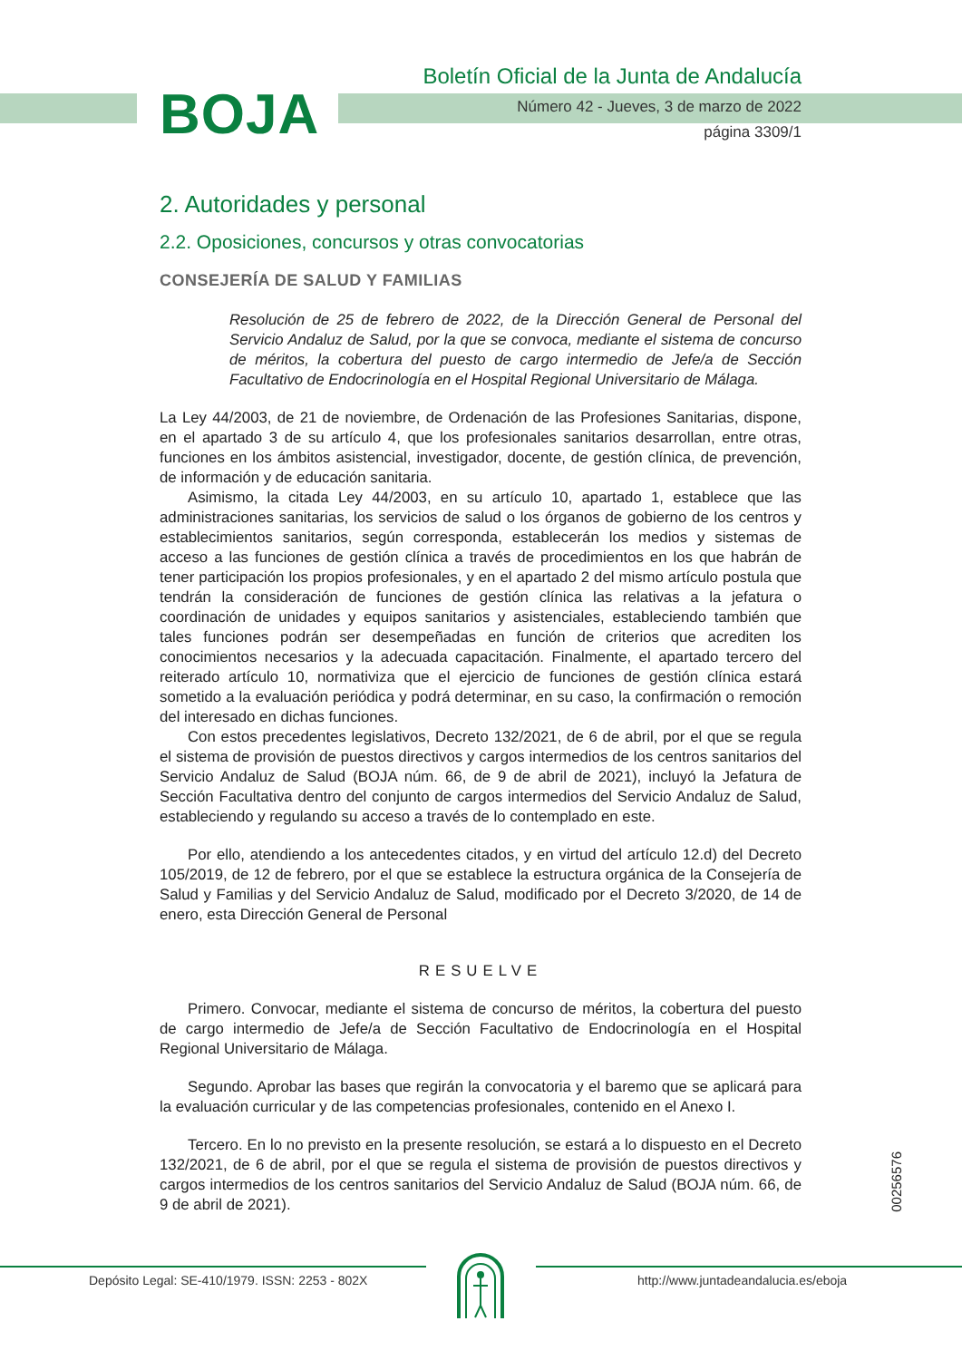BOJA
Boletín Oficial de la Junta de Andalucía
Número 42 - Jueves, 3 de marzo de 2022
página 3309/1
2. Autoridades y personal
2.2. Oposiciones, concursos y otras convocatorias
CONSEJERÍA DE SALUD Y FAMILIAS
Resolución de 25 de febrero de 2022, de la Dirección General de Personal del Servicio Andaluz de Salud, por la que se convoca, mediante el sistema de concurso de méritos, la cobertura del puesto de cargo intermedio de Jefe/a de Sección Facultativo de Endocrinología en el Hospital Regional Universitario de Málaga.
La Ley 44/2003, de 21 de noviembre, de Ordenación de las Profesiones Sanitarias, dispone, en el apartado 3 de su artículo 4, que los profesionales sanitarios desarrollan, entre otras, funciones en los ámbitos asistencial, investigador, docente, de gestión clínica, de prevención, de información y de educación sanitaria.
Asimismo, la citada Ley 44/2003, en su artículo 10, apartado 1, establece que las administraciones sanitarias, los servicios de salud o los órganos de gobierno de los centros y establecimientos sanitarios, según corresponda, establecerán los medios y sistemas de acceso a las funciones de gestión clínica a través de procedimientos en los que habrán de tener participación los propios profesionales, y en el apartado 2 del mismo artículo postula que tendrán la consideración de funciones de gestión clínica las relativas a la jefatura o coordinación de unidades y equipos sanitarios y asistenciales, estableciendo también que tales funciones podrán ser desempeñadas en función de criterios que acrediten los conocimientos necesarios y la adecuada capacitación. Finalmente, el apartado tercero del reiterado artículo 10, normativiza que el ejercicio de funciones de gestión clínica estará sometido a la evaluación periódica y podrá determinar, en su caso, la confirmación o remoción del interesado en dichas funciones.
Con estos precedentes legislativos, Decreto 132/2021, de 6 de abril, por el que se regula el sistema de provisión de puestos directivos y cargos intermedios de los centros sanitarios del Servicio Andaluz de Salud (BOJA núm. 66, de 9 de abril de 2021), incluyó la Jefatura de Sección Facultativa dentro del conjunto de cargos intermedios del Servicio Andaluz de Salud, estableciendo y regulando su acceso a través de lo contemplado en este.
Por ello, atendiendo a los antecedentes citados, y en virtud del artículo 12.d) del Decreto 105/2019, de 12 de febrero, por el que se establece la estructura orgánica de la Consejería de Salud y Familias y del Servicio Andaluz de Salud, modificado por el Decreto 3/2020, de 14 de enero, esta Dirección General de Personal
RESUELVE
Primero. Convocar, mediante el sistema de concurso de méritos, la cobertura del puesto de cargo intermedio de Jefe/a de Sección Facultativo de Endocrinología en el Hospital Regional Universitario de Málaga.
Segundo. Aprobar las bases que regirán la convocatoria y el baremo que se aplicará para la evaluación curricular y de las competencias profesionales, contenido en el Anexo I.
Tercero. En lo no previsto en la presente resolución, se estará a lo dispuesto en el Decreto 132/2021, de 6 de abril, por el que se regula el sistema de provisión de puestos directivos y cargos intermedios de los centros sanitarios del Servicio Andaluz de Salud (BOJA núm. 66, de 9 de abril de 2021).
00256576
Depósito Legal: SE-410/1979. ISSN: 2253 - 802X
http://www.juntadeandalucia.es/eboja